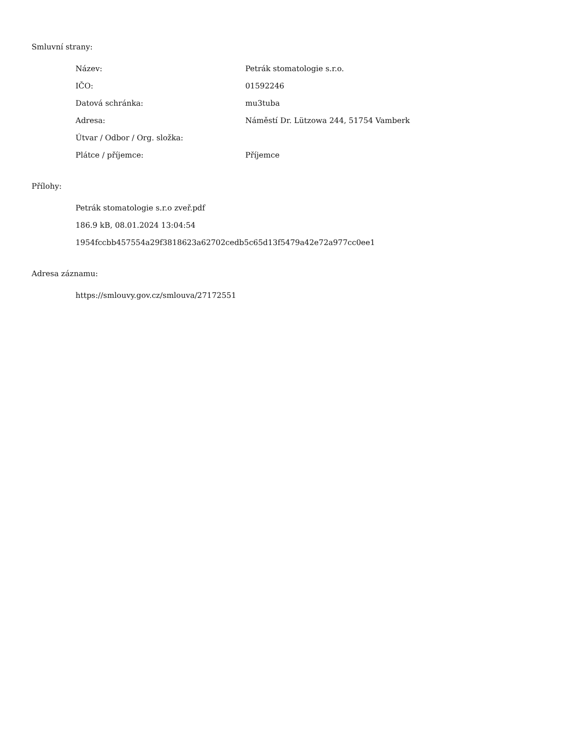Smluvní strany:
| Název: | Petrák stomatologie s.r.o. |
| IČO: | 01592246 |
| Datová schránka: | mu3tuba |
| Adresa: | Náměstí Dr. Lützowa 244, 51754 Vamberk |
| Útvar / Odbor / Org. složka: | |
| Plátce / příjemce: | Příjemce |
Přílohy:
Petrák stomatologie s.r.o zveř.pdf
186.9 kB, 08.01.2024 13:04:54
1954fccbb457554a29f3818623a62702cedb5c65d13f5479a42e72a977cc0ee1
Adresa záznamu:
https://smlouvy.gov.cz/smlouva/27172551